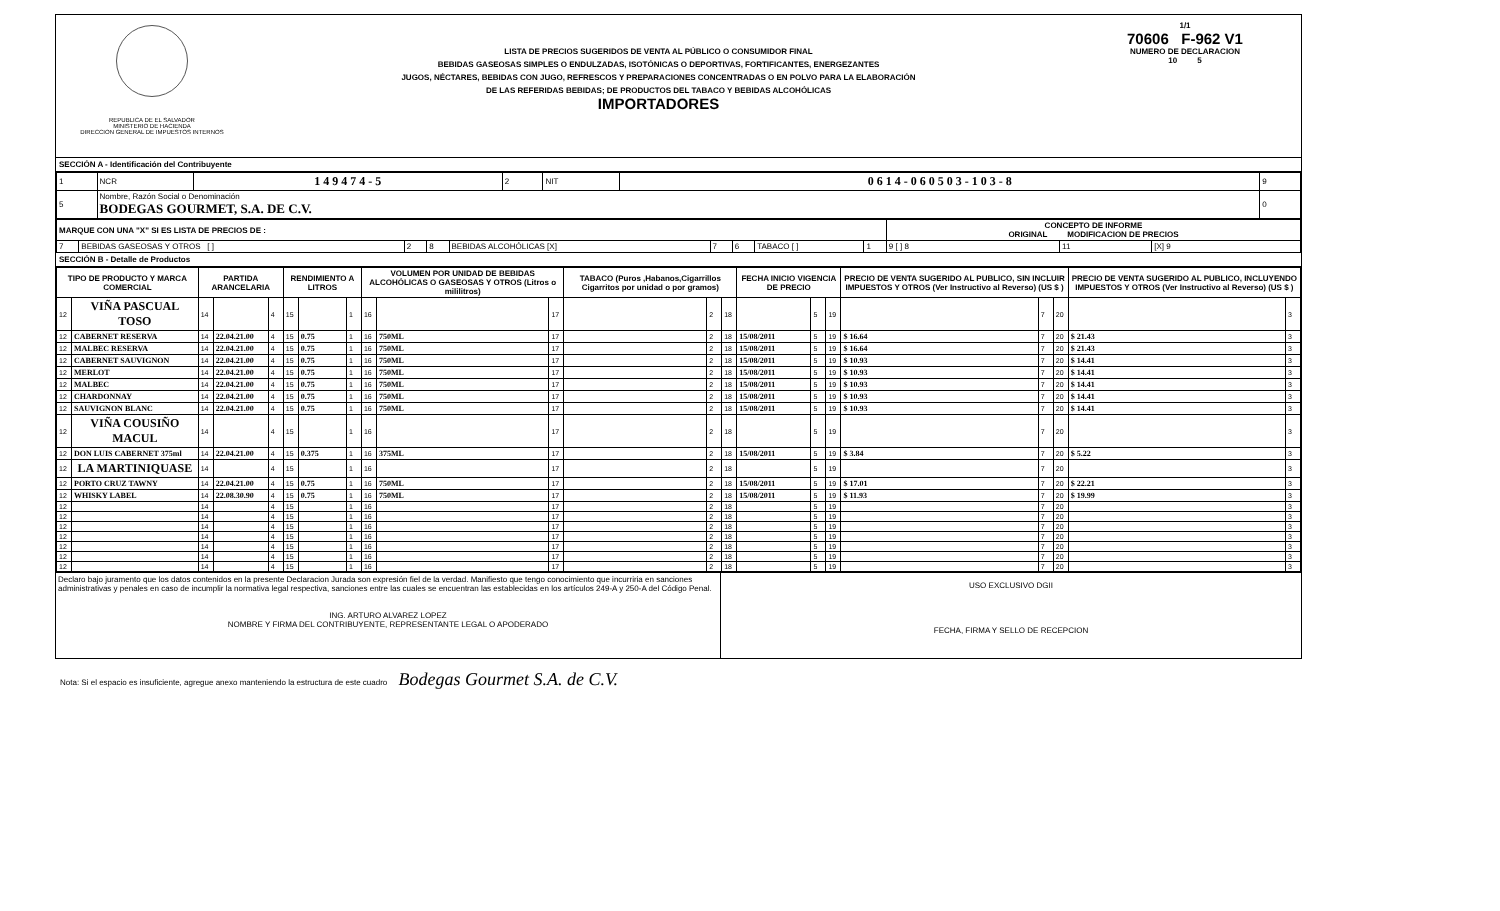REPUBLICA DE EL SALVADOR
MINISTERIO DE HACIENDA
DIRECCION GENERAL DE IMPUESTOS INTERNOS
LISTA DE PRECIOS SUGERIDOS DE VENTA AL PÚBLICO O CONSUMIDOR FINAL
BEBIDAS GASEOSAS SIMPLES O ENDULZADAS, ISOTÓNICAS O DEPORTIVAS, FORTIFICANTES, ENERGEZANTES
JUGOS, NÉCTARES, BEBIDAS CON JUGO, REFRESCOS Y PREPARACIONES CONCENTRADAS O EN POLVO PARA LA ELABORACIÓN
DE LAS REFERIDAS BEBIDAS; DE PRODUCTOS DEL TABACO Y BEBIDAS ALCOHÓLICAS
IMPORTADORES
1/1
70606 F-962 V1
NUMERO DE DECLARACION
10 5
SECCIÓN A - Identificación del Contribuyente
| 1 | NCR | 1 4 9 4 7 4 - 5 | 2 | NIT | 0 6 1 4 - 0 6 0 5 0 3 - 1 0 3 - 8 | 9 |
| 5 | Nombre, Razón Social o Denominación BODEGAS GOURMET, S.A. DE C.V. | | | | | 0 |
| MARQUE CON UNA "X" SI ES LISTA DE PRECIOS DE : | | | | | | | | | CONCEPTO DE INFORME ORIGINAL MODIFICACION DE PRECIOS | | |
| 7 | BEBIDAS GASEOSAS Y OTROS [ ] | 2 | 8 | BEBIDAS ALCOHÓLICAS [X] | 7 | 6 | TABACO [ ] | 1 | 9 [ ] 8 | 11 | [X] 9 |
SECCIÓN B - Detalle de Productos
| TIPO DE PRODUCTO Y MARCA COMERCIAL | | PARTIDA ARANCELARIA | | | RENDIMIENTO A LITROS | | | VOLUMEN POR UNIDAD DE BEBIDAS ALCOHÓLICAS O GASEOSAS Y OTROS (Litros o mililitros) | | | TABACO (Puros ,Habanos,Cigarrillos Cigarritos por unidad o por gramos) | | | FECHA INICIO VIGENCIA DE PRECIO | | | PRECIO DE VENTA SUGERIDO AL PUBLICO, SIN INCLUIR IMPUESTOS Y OTROS (Ver Instructivo al Reverso) (US $ ) | | | PRECIO DE VENTA SUGERIDO AL PUBLICO, INCLUYENDO IMPUESTOS Y OTROS (Ver Instructivo al Reverso) (US $ ) | |
| --- | --- | --- | --- | --- | --- | --- | --- | --- | --- | --- | --- | --- | --- | --- | --- | --- | --- | --- | --- | --- | --- |
| 12 | VIÑA PASCUAL TOSO | 14 | | 4 | 15 | | 1 | 16 | | 17 | | 2 | 18 | | 5 | 19 | | 7 | 20 | | 3 |
| 12 | CABERNET RESERVA | 14 | 22.04.21.00 | 4 | 15 | 0.75 | 1 | 16 | 750ML | 17 | | 2 | 18 | 15/08/2011 | 5 | 19 | $ 16.64 | 7 | 20 | $ 21.43 | 3 |
| 12 | MALBEC RESERVA | 14 | 22.04.21.00 | 4 | 15 | 0.75 | 1 | 16 | 750ML | 17 | | 2 | 18 | 15/08/2011 | 5 | 19 | $ 16.64 | 7 | 20 | $ 21.43 | 3 |
| 12 | CABERNET SAUVIGNON | 14 | 22.04.21.00 | 4 | 15 | 0.75 | 1 | 16 | 750ML | 17 | | 2 | 18 | 15/08/2011 | 5 | 19 | $ 10.93 | 7 | 20 | $ 14.41 | 3 |
| 12 | MERLOT | 14 | 22.04.21.00 | 4 | 15 | 0.75 | 1 | 16 | 750ML | 17 | | 2 | 18 | 15/08/2011 | 5 | 19 | $ 10.93 | 7 | 20 | $ 14.41 | 3 |
| 12 | MALBEC | 14 | 22.04.21.00 | 4 | 15 | 0.75 | 1 | 16 | 750ML | 17 | | 2 | 18 | 15/08/2011 | 5 | 19 | $ 10.93 | 7 | 20 | $ 14.41 | 3 |
| 12 | CHARDONNAY | 14 | 22.04.21.00 | 4 | 15 | 0.75 | 1 | 16 | 750ML | 17 | | 2 | 18 | 15/08/2011 | 5 | 19 | $ 10.93 | 7 | 20 | $ 14.41 | 3 |
| 12 | SAUVIGNON BLANC | 14 | 22.04.21.00 | 4 | 15 | 0.75 | 1 | 16 | 750ML | 17 | | 2 | 18 | 15/08/2011 | 5 | 19 | $ 10.93 | 7 | 20 | $ 14.41 | 3 |
| 12 | VIÑA COUSIÑO MACUL | 14 | | 4 | 15 | | 1 | 16 | | 17 | | 2 | 18 | | 5 | 19 | | 7 | 20 | | 3 |
| 12 | DON LUIS CABERNET 375ml | 14 | 22.04.21.00 | 4 | 15 | 0.375 | 1 | 16 | 375ML | 17 | | 2 | 18 | 15/08/2011 | 5 | 19 | $ 3.84 | 7 | 20 | $ 5.22 | 3 |
| 12 | LA MARTINIQUASE | 14 | | 4 | 15 | | 1 | 16 | | 17 | | 2 | 18 | | 5 | 19 | | 7 | 20 | | 3 |
| 12 | PORTO CRUZ TAWNY | 14 | 22.04.21.00 | 4 | 15 | 0.75 | 1 | 16 | 750ML | 17 | | 2 | 18 | 15/08/2011 | 5 | 19 | $ 17.01 | 7 | 20 | $ 22.21 | 3 |
| 12 | WHISKY LABEL | 14 | 22.08.30.90 | 4 | 15 | 0.75 | 1 | 16 | 750ML | 17 | | 2 | 18 | 15/08/2011 | 5 | 19 | $ 11.93 | 7 | 20 | $ 19.99 | 3 |
| 12 | | 14 | | 4 | 15 | | 1 | 16 | | 17 | | 2 | 18 | | 5 | 19 | | 7 | 20 | | 3 |
| 12 | | 14 | | 4 | 15 | | 1 | 16 | | 17 | | 2 | 18 | | 5 | 19 | | 7 | 20 | | 3 |
| 12 | | 14 | | 4 | 15 | | 1 | 16 | | 17 | | 2 | 18 | | 5 | 19 | | 7 | 20 | | 3 |
| 12 | | 14 | | 4 | 15 | | 1 | 16 | | 17 | | 2 | 18 | | 5 | 19 | | 7 | 20 | | 3 |
| 12 | | 14 | | 4 | 15 | | 1 | 16 | | 17 | | 2 | 18 | | 5 | 19 | | 7 | 20 | | 3 |
| 12 | | 14 | | 4 | 15 | | 1 | 16 | | 17 | | 2 | 18 | | 5 | 19 | | 7 | 20 | | 3 |
| 12 | | 14 | | 4 | 15 | | 1 | 16 | | 17 | | 2 | 18 | | 5 | 19 | | 7 | 20 | | 3 |
Declaro bajo juramento que los datos contenidos en la presente Declaracion Jurada son expresión fiel de la verdad. Manifiesto que tengo conocimiento que incurriria en sanciones administrativas y penales en caso de incumplir la normativa legal respectiva, sanciones entre las cuales se encuentran las establecidas en los artículos 249-A y 250-A del Código Penal.
ING. ARTURO ALVAREZ LOPEZ
NOMBRE Y FIRMA DEL CONTRIBUYENTE, REPRESENTANTE LEGAL O APODERADO
USO EXCLUSIVO DGII
FECHA, FIRMA Y SELLO DE RECEPCION
Nota: Si el espacio es insuficiente, agregue anexo manteniendo la estructura de este cuadro Bodegas Gourmet S.A. de C.V.